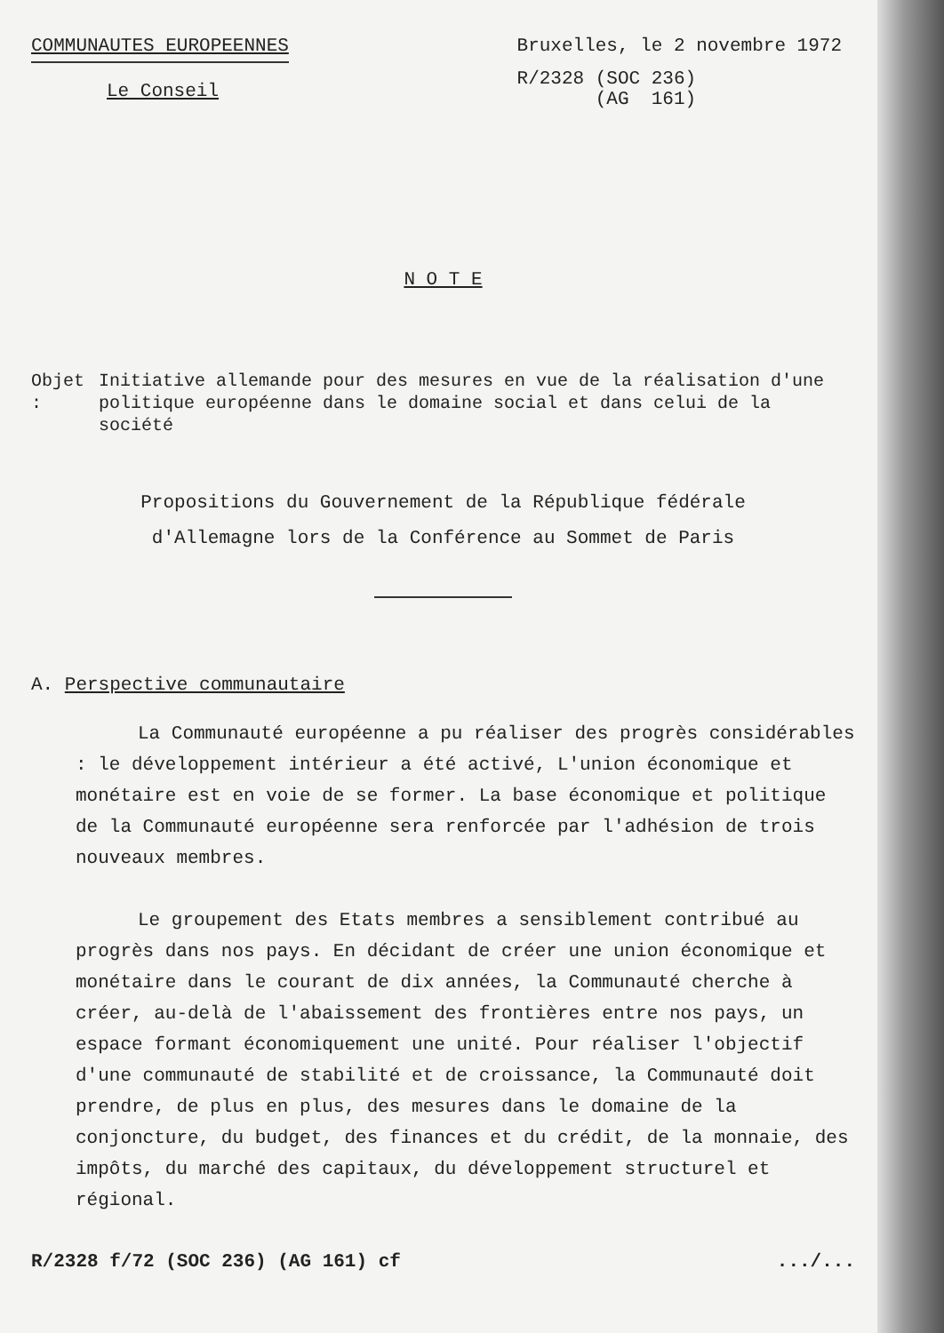COMMUNAUTES EUROPEENNES
Le Conseil
Bruxelles, le 2 novembre 1972
R/2328 (SOC 236)
(AG 161)
N O T E
Objet : Initiative allemande pour des mesures en vue de la réalisation d'une politique européenne dans le domaine social et dans celui de la société
Propositions du Gouvernement de la République fédérale
d'Allemagne lors de la Conférence au Sommet de Paris
A. Perspective communautaire
La Communauté européenne a pu réaliser des progrès considérables : le développement intérieur a été activé, L'union économique et monétaire est en voie de se former. La base économique et politique de la Communauté européenne sera renforcée par l'adhésion de trois nouveaux membres.
Le groupement des Etats membres a sensiblement contribué au progrès dans nos pays. En décidant de créer une union économique et monétaire dans le courant de dix années, la Communauté cherche à créer, au-delà de l'abaissement des frontières entre nos pays, un espace formant économiquement une unité. Pour réaliser l'objectif d'une communauté de stabilité et de croissance, la Communauté doit prendre, de plus en plus, des mesures dans le domaine de la conjoncture, du budget, des finances et du crédit, de la monnaie, des impôts, du marché des capitaux, du développement structurel et régional.
R/2328 f/72 (SOC 236) (AG 161) cf
.../...